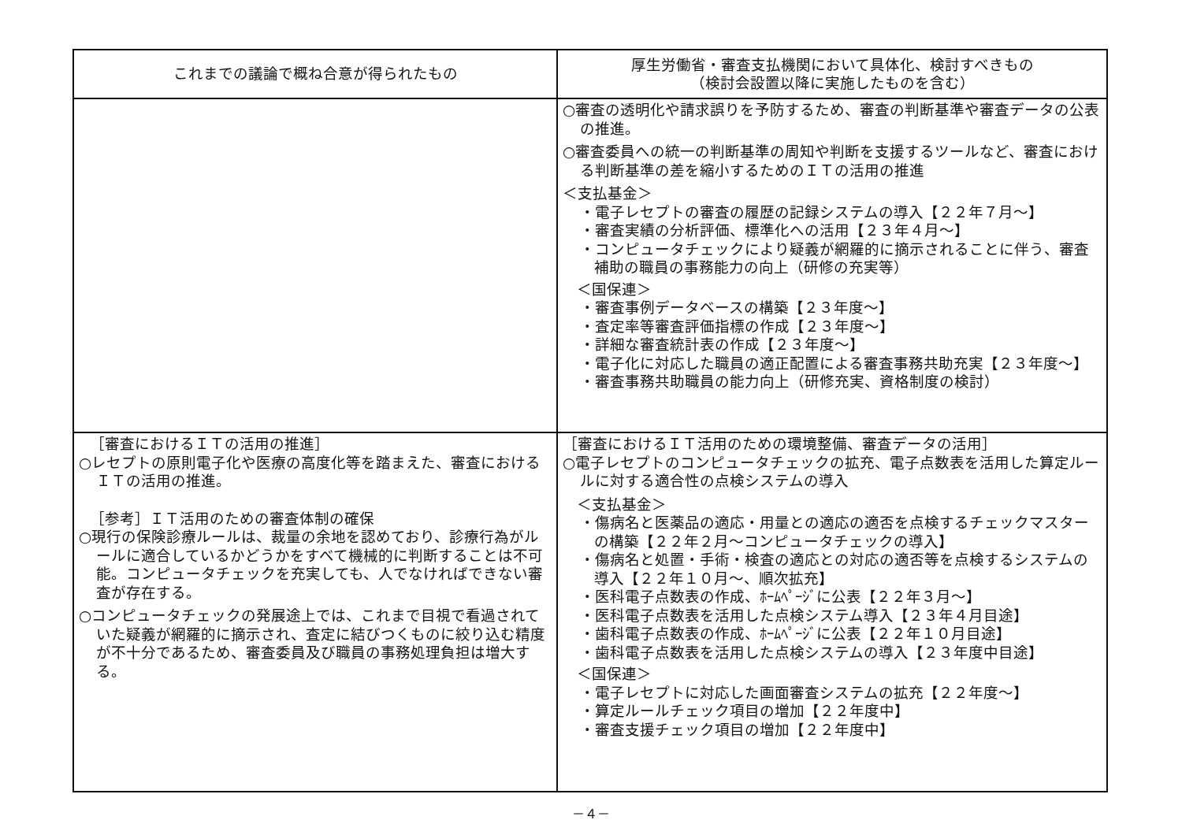| これまでの議論で概ね合意が得られたもの | 厚生労働省・審査支払機関において具体化、検討すべきもの （検討会設置以降に実施したものを含む） |
| --- | --- |
| | ○審査の透明化や請求誤りを予防するため、審査の判断基準や審査データの公表の推進。 ○審査委員への統一の判断基準の周知や判断を支援するツールなど、審査における判断基準の差を縮小するためのＩＴの活用の推進 ＜支払基金＞ ・電子レセプトの審査の履歴の記録システムの導入【２２年７月～】 ・審査実績の分析評価、標準化への活用【２３年４月～】 ・コンピュータチェックにより疑義が網羅的に摘示されることに伴う、審査補助の職員の事務能力の向上（研修の充実等） ＜国保連＞ ・審査事例データベースの構築【２３年度～】 ・査定率等審査評価指標の作成【２３年度～】 ・詳細な審査統計表の作成【２３年度～】 ・電子化に対応した職員の適正配置による審査事務共助充実【２３年度～】 ・審査事務共助職員の能力向上（研修充実、資格制度の検討） |
| ［審査におけるＩＴの活用の推進］ ○レセプトの原則電子化や医療の高度化等を踏まえた、審査におけるＩＴの活用の推進。 ［参考］ＩＴ活用のための審査体制の確保 ○現行の保険診療ルールは、裁量の余地を認めており、診療行為がルールに適合しているかどうかをすべて機械的に判断することは不可能。コンピュータチェックを充実しても、人でなければできない審査が存在する。 ○コンピュータチェックの発展途上では、これまで目視で看過されていた疑義が網羅的に摘示され、査定に結びつくものに絞り込む精度が不十分であるため、審査委員及び職員の事務処理負担は増大する。 | ［審査におけるＩＴ活用のための環境整備、審査データの活用］ ○電子レセプトのコンピュータチェックの拡充、電子点数表を活用した算定ルールに対する適合性の点検システムの導入 ＜支払基金＞ ・傷病名と医薬品の適応・用量との適応の適否を点検するチェックマスターの構築【２２年２月～コンピュータチェックの導入】 ・傷病名と処置・手術・検査の適応との対応の適否等を点検するシステムの導入【２２年１０月～、順次拡充】 ・医科電子点数表の作成、ﾎｰﾑﾍﾟｰｼﾞに公表【２２年３月～】 ・医科電子点数表を活用した点検システム導入【２３年４月目途】 ・歯科電子点数表の作成、ﾎｰﾑﾍﾟｰｼﾞに公表【２２年１０月目途】 ・歯科電子点数表を活用した点検システムの導入【２３年度中目途】 ＜国保連＞ ・電子レセプトに対応した画面審査システムの拡充【２２年度～】 ・算定ルールチェック項目の増加【２２年度中】 ・審査支援チェック項目の増加【２２年度中】 |
－４－